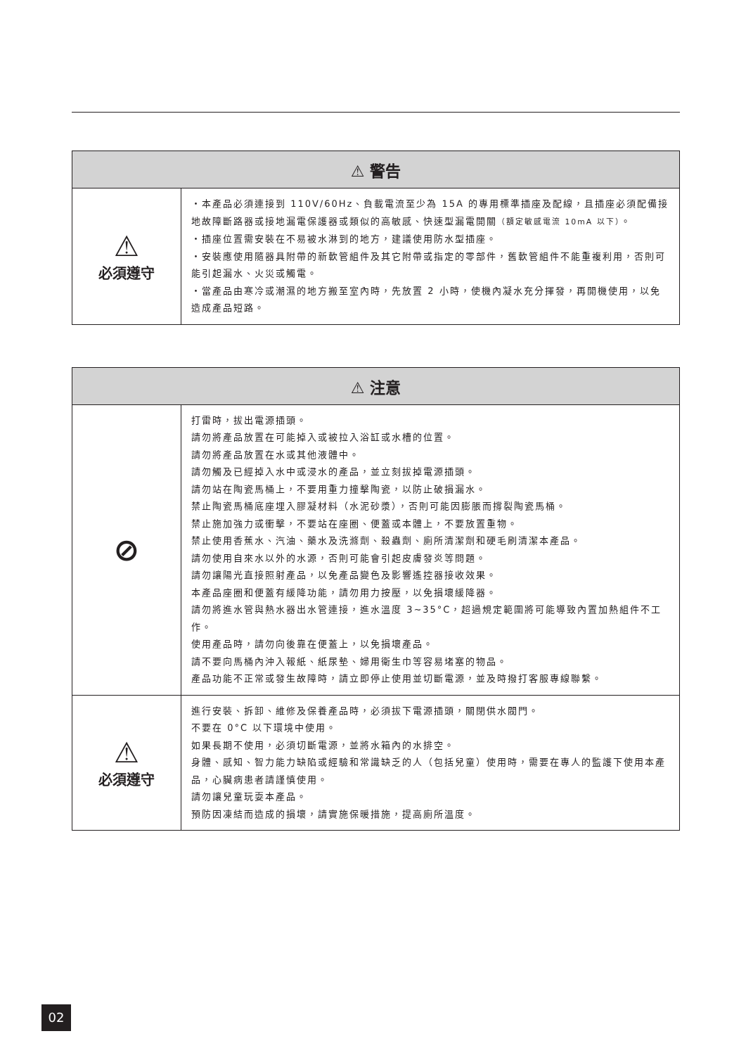| ⚠ 警告 | |
| --- | --- |
| ⚠ 必須遵守 | ・本產品必須連接到 110V/60Hz、負載電流至少為 15A 的專用標準插座及配線，且插座必須配備接地故障斷路器或接地漏電保護器或類似的高敏感、快速型漏電開關 （額定敏感電流 10mA 以下） 。 ・插座位置需安裝在不易被水淋到的地方，建議使用防水型插座。 ・安裝應使用隨器具附帶的新軟管組件及其它附帶或指定的零部件，舊軟管組件不能重複利用，否則可能引起漏水、火災或觸電。 ・當產品由寒冷或潮濕的地方搬至室內時，先放置 2 小時，使機內凝水充分揮發，再開機使用，以免造成產品短路。 |
| ⚠ 注意 | |
| --- | --- |
| ⊘ | 打雷時，拔出電源插頭。 請勿將產品放置在可能掉入或被拉入浴缸或水槽的位置。 請勿將產品放置在水或其他液體中。 請勿觸及已經掉入水中或浸水的產品，並立刻拔掉電源插頭。 請勿站在陶瓷馬桶上，不要用重力撞擊陶瓷，以防止破損漏水。 禁止陶瓷馬桶底座埋入膠凝材料（水泥砂漿），否則可能因膨脹而撐裂陶瓷馬桶。 禁止施加強力或衝擊，不要站在座圈、便蓋或本體上，不要放置重物。 禁止使用香蕉水、汽油、藥水及洗滌劑、殺蟲劑、廁所清潔劑和硬毛刷清潔本產品。 請勿使用自來水以外的水源，否則可能會引起皮膚發炎等問題。 請勿讓陽光直接照射產品，以免產品變色及影響遙控器接收效果。 本產品座圈和便蓋有緩降功能，請勿用力按壓，以免損壞緩降器。 請勿將進水管與熱水器出水管連接，進水溫度 3~35°C，超過規定範圍將可能導致內置加熱組件不工作。 使用產品時，請勿向後靠在便蓋上，以免損壞產品。 請不要向馬桶內沖入報紙、紙尿墊、婦用衛生巾等容易堵塞的物品。 產品功能不正常或發生故障時，請立即停止使用並切斷電源，並及時撥打客服專線聯繫。 |
| ⚠ 必須遵守 | 進行安裝、拆卸、維修及保養產品時，必須拔下電源插頭，關閉供水閥門。 不要在 0°C 以下環境中使用。 如果長期不使用，必須切斷電源，並將水箱內的水排空。 身體、感知、智力能力缺陷或經驗和常識缺乏的人（包括兒童）使用時，需要在專人的監護下使用本產品，心臟病患者請謹慎使用。 請勿讓兒童玩耍本產品。 預防因凍結而造成的損壞，請實施保暖措施，提高廁所溫度。 |
02